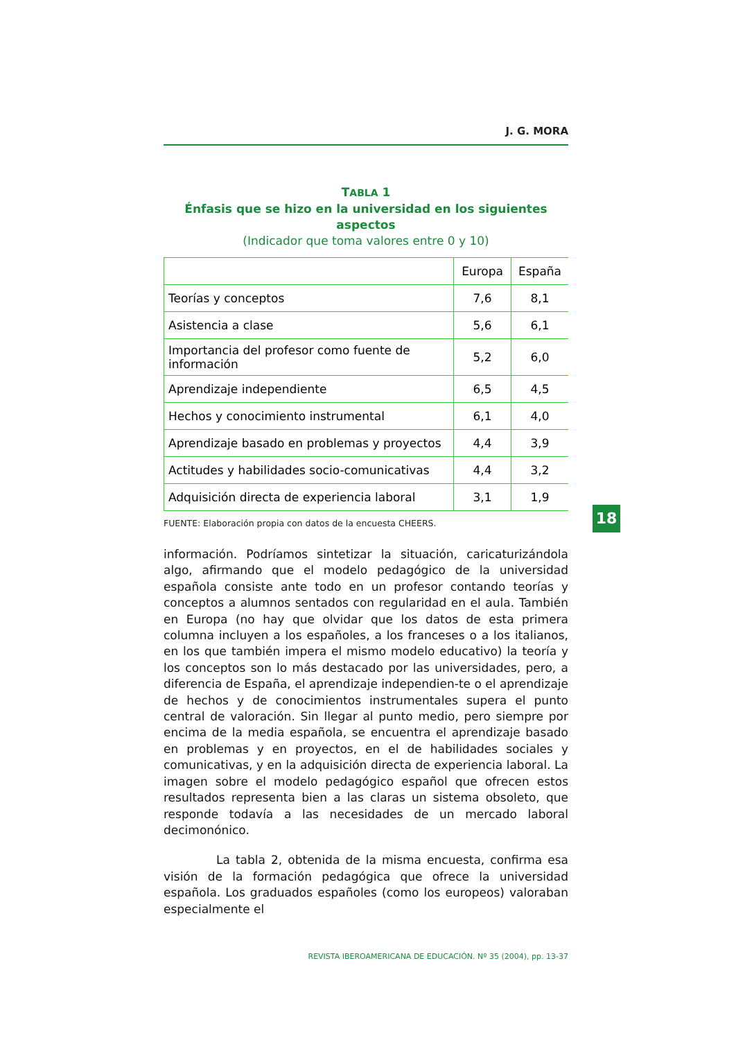J. G. MORA
TABLA 1
Énfasis que se hizo en la universidad en los siguientes aspectos
(Indicador que toma valores entre 0 y 10)
| | Europa | España |
| Teorías y conceptos | 7,6 | 8,1 |
| Asistencia a clase | 5,6 | 6,1 |
| Importancia del profesor como fuente de información | 5,2 | 6,0 |
| Aprendizaje independiente | 6,5 | 4,5 |
| Hechos y conocimiento instrumental | 6,1 | 4,0 |
| Aprendizaje basado en problemas y proyectos | 4,4 | 3,9 |
| Actitudes y habilidades socio-comunicativas | 4,4 | 3,2 |
| Adquisición directa de experiencia laboral | 3,1 | 1,9 |
FUENTE: Elaboración propia con datos de la encuesta CHEERS.
información. Podríamos sintetizar la situación, caricaturizándola algo, afirmando que el modelo pedagógico de la universidad española consiste ante todo en un profesor contando teorías y conceptos a alumnos sentados con regularidad en el aula. También en Europa (no hay que olvidar que los datos de esta primera columna incluyen a los españoles, a los franceses o a los italianos, en los que también impera el mismo modelo educativo) la teoría y los conceptos son lo más destacado por las universidades, pero, a diferencia de España, el aprendizaje independien-te o el aprendizaje de hechos y de conocimientos instrumentales supera el punto central de valoración. Sin llegar al punto medio, pero siempre por encima de la media española, se encuentra el aprendizaje basado en problemas y en proyectos, en el de habilidades sociales y comunicativas, y en la adquisición directa de experiencia laboral. La imagen sobre el modelo pedagógico español que ofrecen estos resultados representa bien a las claras un sistema obsoleto, que responde todavía a las necesidades de un mercado laboral decimonónico.
La tabla 2, obtenida de la misma encuesta, confirma esa visión de la formación pedagógica que ofrece la universidad española. Los graduados españoles (como los europeos) valoraban especialmente el
REVISTA IBEROAMERICANA DE EDUCACIÓN. Nº 35 (2004), pp. 13-37
18